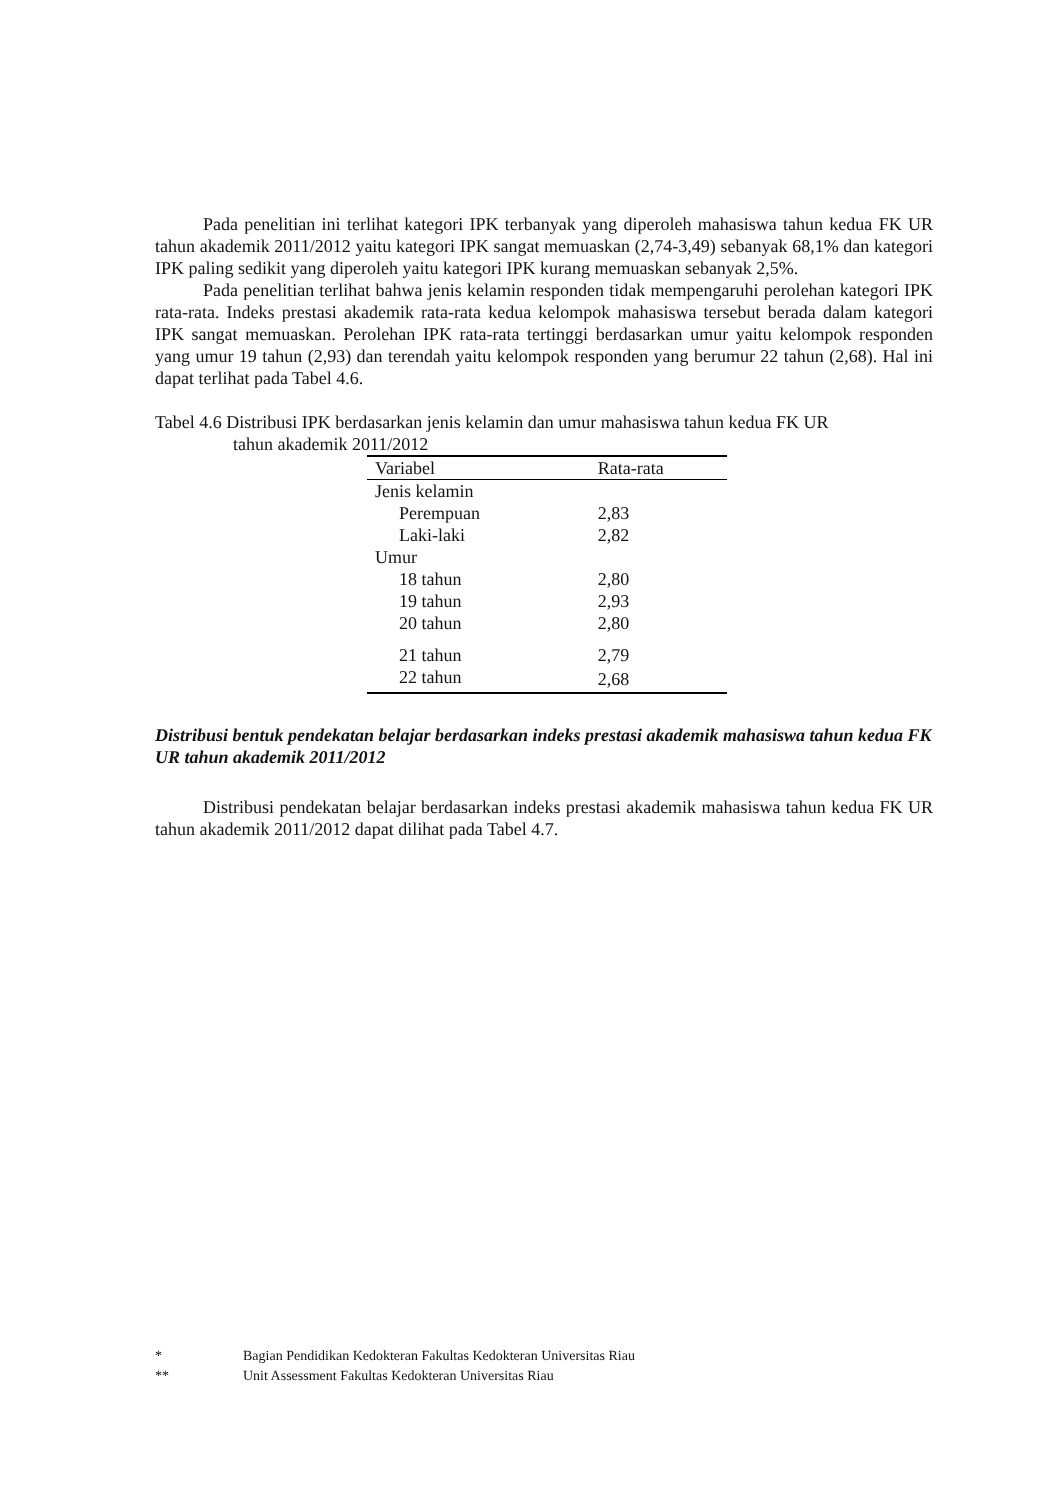Pada penelitian ini terlihat kategori IPK terbanyak yang diperoleh mahasiswa tahun kedua FK UR tahun akademik 2011/2012 yaitu kategori IPK sangat memuaskan (2,74-3,49) sebanyak 68,1% dan kategori IPK paling sedikit yang diperoleh yaitu kategori IPK kurang memuaskan sebanyak 2,5%.
Pada penelitian terlihat bahwa jenis kelamin responden tidak mempengaruhi perolehan kategori IPK rata-rata. Indeks prestasi akademik rata-rata kedua kelompok mahasiswa tersebut berada dalam kategori IPK sangat memuaskan. Perolehan IPK rata-rata tertinggi berdasarkan umur yaitu kelompok responden yang umur 19 tahun (2,93) dan terendah yaitu kelompok responden yang berumur 22 tahun (2,68). Hal ini dapat terlihat pada Tabel 4.6.
Tabel 4.6 Distribusi IPK berdasarkan jenis kelamin dan umur mahasiswa tahun kedua FK UR
tahun akademik 2011/2012
| Variabel | Rata-rata |
| --- | --- |
| Jenis kelamin | |
| Perempuan | 2,83 |
| Laki-laki | 2,82 |
| Umur | |
| 18 tahun | 2,80 |
| 19 tahun | 2,93 |
| 20 tahun | 2,80 |
| 21 tahun | 2,79 |
| 22 tahun | 2,68 |
Distribusi bentuk pendekatan belajar berdasarkan indeks prestasi akademik mahasiswa tahun kedua FK UR tahun akademik 2011/2012
Distribusi pendekatan belajar berdasarkan indeks prestasi akademik mahasiswa tahun kedua FK UR tahun akademik 2011/2012 dapat dilihat pada Tabel 4.7.
* Bagian Pendidikan Kedokteran Fakultas Kedokteran Universitas Riau
** Unit Assessment Fakultas Kedokteran Universitas Riau